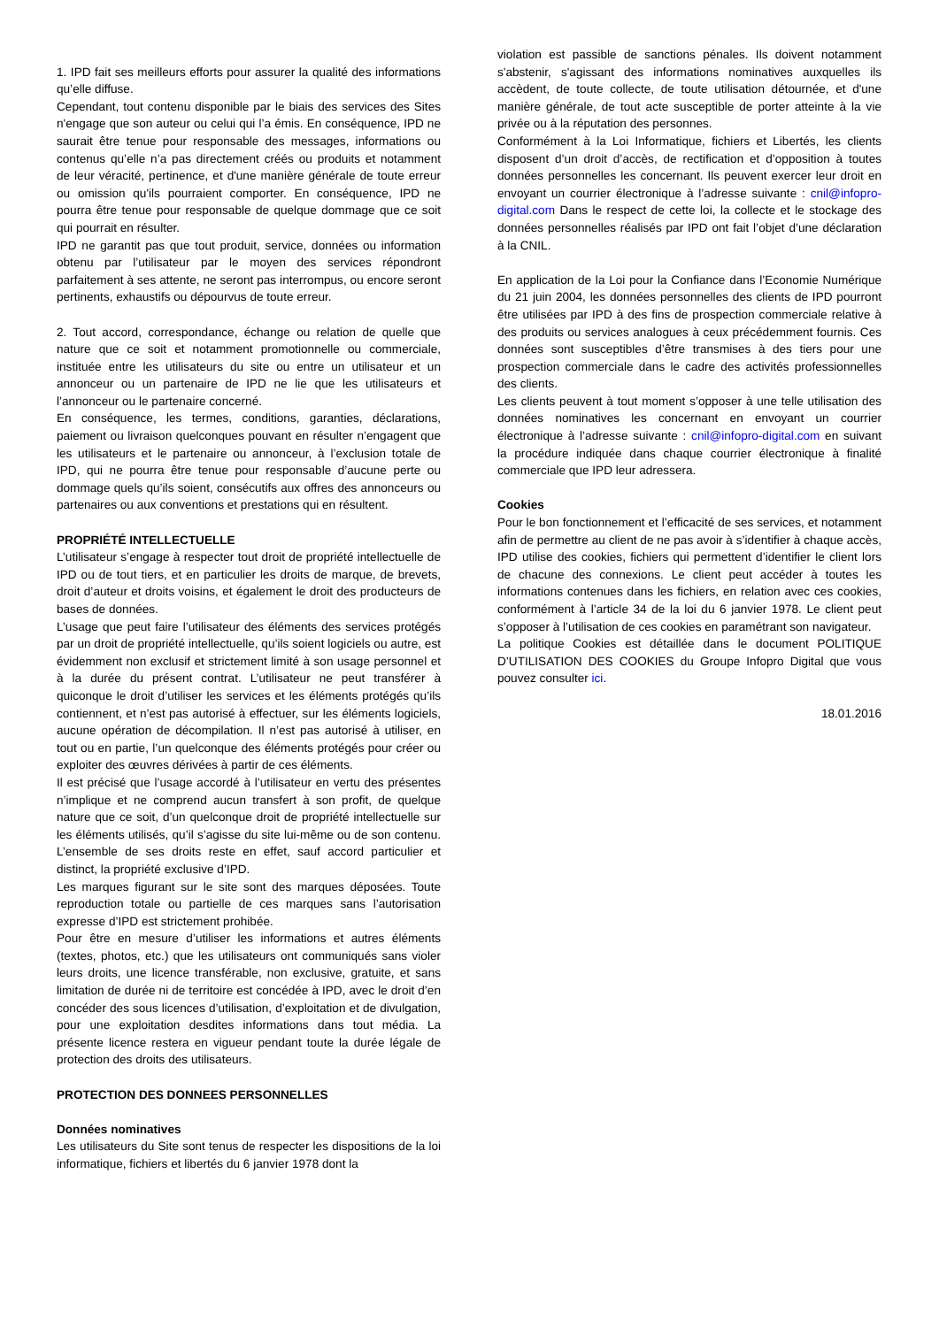1. IPD fait ses meilleurs efforts pour assurer la qualité des informations qu’elle diffuse.
Cependant, tout contenu disponible par le biais des services des Sites n'engage que son auteur ou celui qui l’a émis. En conséquence, IPD ne saurait être tenue pour responsable des messages, informations ou contenus qu’elle n’a pas directement créés ou produits et notamment de leur véracité, pertinence, et d'une manière générale de toute erreur ou omission qu'ils pourraient comporter. En conséquence, IPD ne pourra être tenue pour responsable de quelque dommage que ce soit qui pourrait en résulter.
IPD ne garantit pas que tout produit, service, données ou information obtenu par l’utilisateur par le moyen des services répondront parfaitement à ses attente, ne seront pas interrompus, ou encore seront pertinents, exhaustifs ou dépourvus de toute erreur.
2. Tout accord, correspondance, échange ou relation de quelle que nature que ce soit et notamment promotionnelle ou commerciale, instituée entre les utilisateurs du site ou entre un utilisateur et un annonceur ou un partenaire de IPD ne lie que les utilisateurs et l’annonceur ou le partenaire concerné.
En conséquence, les termes, conditions, garanties, déclarations, paiement ou livraison quelconques pouvant en résulter n’engagent que les utilisateurs et le partenaire ou annonceur, à l’exclusion totale de IPD, qui ne pourra être tenue pour responsable d’aucune perte ou dommage quels qu’ils soient, consécutifs aux offres des annonceurs ou partenaires ou aux conventions et prestations qui en résultent.
PROPRIÉTÉ INTELLECTUELLE
L’utilisateur s’engage à respecter tout droit de propriété intellectuelle de IPD ou de tout tiers, et en particulier les droits de marque, de brevets, droit d’auteur et droits voisins, et également le droit des producteurs de bases de données.
L’usage que peut faire l’utilisateur des éléments des services protégés par un droit de propriété intellectuelle, qu’ils soient logiciels ou autre, est évidemment non exclusif et strictement limité à son usage personnel et à la durée du présent contrat. L’utilisateur ne peut transférer à quiconque le droit d’utiliser les services et les éléments protégés qu’ils contiennent, et n’est pas autorisé à effectuer, sur les éléments logiciels, aucune opération de décompilation. Il n’est pas autorisé à utiliser, en tout ou en partie, l’un quelconque des éléments protégés pour créer ou exploiter des œuvres dérivées à partir de ces éléments.
Il est précisé que l’usage accordé à l’utilisateur en vertu des présentes n’implique et ne comprend aucun transfert à son profit, de quelque nature que ce soit, d’un quelconque droit de propriété intellectuelle sur les éléments utilisés, qu’il s’agisse du site lui-même ou de son contenu. L’ensemble de ses droits reste en effet, sauf accord particulier et distinct, la propriété exclusive d’IPD.
Les marques figurant sur le site sont des marques déposées. Toute reproduction totale ou partielle de ces marques sans l’autorisation expresse d’IPD est strictement prohibée.
Pour être en mesure d’utiliser les informations et autres éléments (textes, photos, etc.) que les utilisateurs ont communiqués sans violer leurs droits, une licence transférable, non exclusive, gratuite, et sans limitation de durée ni de territoire est concédée à IPD, avec le droit d’en concéder des sous licences d’utilisation, d’exploitation et de divulgation, pour une exploitation desdites informations dans tout média. La présente licence restera en vigueur pendant toute la durée légale de protection des droits des utilisateurs.
PROTECTION DES DONNEES PERSONNELLES
Données nominatives
Les utilisateurs du Site sont tenus de respecter les dispositions de la loi informatique, fichiers et libertés du 6 janvier 1978 dont la
violation est passible de sanctions pénales. Ils doivent notamment s'abstenir, s'agissant des informations nominatives auxquelles ils accèdent, de toute collecte, de toute utilisation détournée, et d'une manière générale, de tout acte susceptible de porter atteinte à la vie privée ou à la réputation des personnes.
Conformément à la Loi Informatique, fichiers et Libertés, les clients disposent d’un droit d’accès, de rectification et d’opposition à toutes données personnelles les concernant. Ils peuvent exercer leur droit en envoyant un courrier électronique à l’adresse suivante : cnil@infopro-digital.com Dans le respect de cette loi, la collecte et le stockage des données personnelles réalisés par IPD ont fait l’objet d’une déclaration à la CNIL.
En application de la Loi pour la Confiance dans l’Economie Numérique du 21 juin 2004, les données personnelles des clients de IPD pourront être utilisées par IPD à des fins de prospection commerciale relative à des produits ou services analogues à ceux précédemment fournis. Ces données sont susceptibles d’être transmises à des tiers pour une prospection commerciale dans le cadre des activités professionnelles des clients.
Les clients peuvent à tout moment s’opposer à une telle utilisation des données nominatives les concernant en envoyant un courrier électronique à l’adresse suivante : cnil@infopro-digital.com en suivant la procédure indiquée dans chaque courrier électronique à finalité commerciale que IPD leur adressera.
Cookies
Pour le bon fonctionnement et l’efficacité de ses services, et notamment afin de permettre au client de ne pas avoir à s’identifier à chaque accès, IPD utilise des cookies, fichiers qui permettent d’identifier le client lors de chacune des connexions. Le client peut accéder à toutes les informations contenues dans les fichiers, en relation avec ces cookies, conformément à l’article 34 de la loi du 6 janvier 1978. Le client peut s’opposer à l’utilisation de ces cookies en paramétrant son navigateur.
La politique Cookies est détaillée dans le document POLITIQUE D’UTILISATION DES COOKIES du Groupe Infopro Digital que vous pouvez consulter ici.
18.01.2016